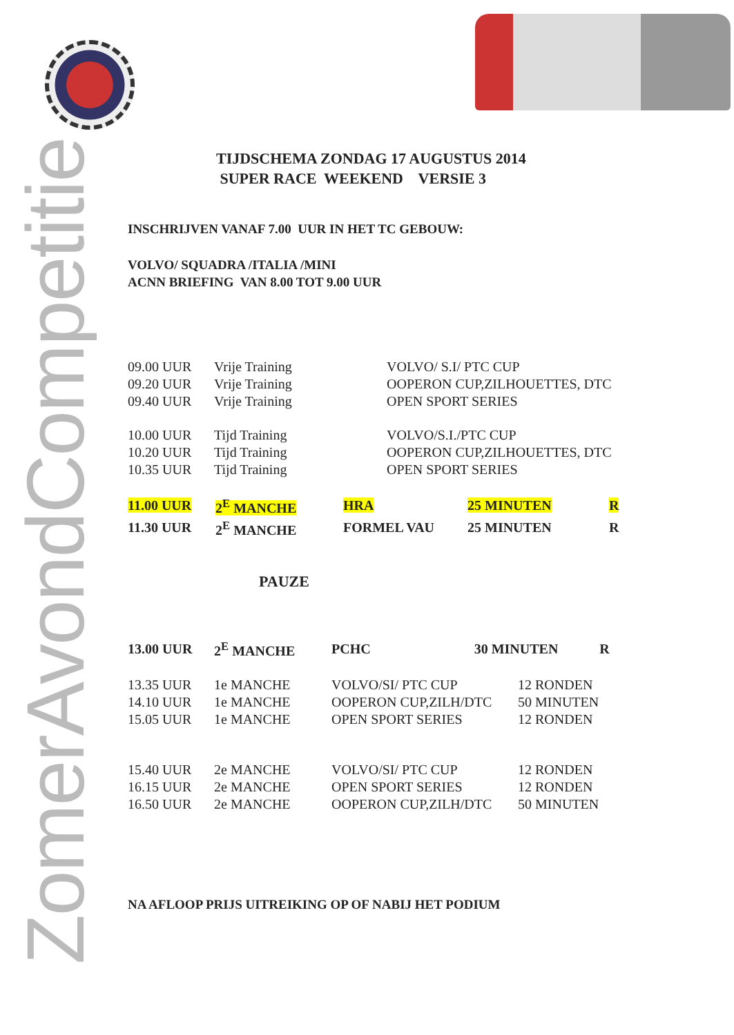ZomerAvondCompetitie
TIJDSCHEMA ZONDAG 17 AUGUSTUS 2014
SUPER RACE WEEKEND VERSIE 3
INSCHRIJVEN VANAF 7.00 UUR IN HET TC GEBOUW:
VOLVO/ SQUADRA /ITALIA /MINI
ACNN BRIEFING VAN 8.00 TOT 9.00 UUR
| 09.00 UUR | Vrije Training | VOLVO/ S.I/ PTC CUP |
| 09.20 UUR | Vrije Training | OOPERON CUP,ZILHOUETTES, DTC |
| 09.40 UUR | Vrije Training | OPEN SPORT SERIES |
| 10.00 UUR | Tijd Training | VOLVO/S.I./PTC CUP |
| 10.20 UUR | Tijd Training | OOPERON CUP,ZILHOUETTES, DTC |
| 10.35 UUR | Tijd Training | OPEN SPORT SERIES |
| 11.00 UUR | 2<sup>E</sup> MANCHE | HRA | 25 MINUTEN | R |
| 11.30 UUR | 2<sup>E</sup> MANCHE | FORMEL VAU | 25 MINUTEN | R |
PAUZE
| 13.00 UUR | 2<sup>E</sup> MANCHE | PCHC 30 MINUTEN R | |
| 13.35 UUR | 1e MANCHE | VOLVO/SI/ PTC CUP | 12 RONDEN |
| 14.10 UUR | 1e MANCHE | OOPERON CUP,ZILH/DTC | 50 MINUTEN |
| 15.05 UUR | 1e MANCHE | OPEN SPORT SERIES | 12 RONDEN |
| 15.40 UUR | 2e MANCHE | VOLVO/SI/ PTC CUP | 12 RONDEN |
| 16.15 UUR | 2e MANCHE | OPEN SPORT SERIES | 12 RONDEN |
| 16.50 UUR | 2e MANCHE | OOPERON CUP,ZILH/DTC | 50 MINUTEN |
NA AFLOOP PRIJS UITREIKING OP OF NABIJ HET PODIUM